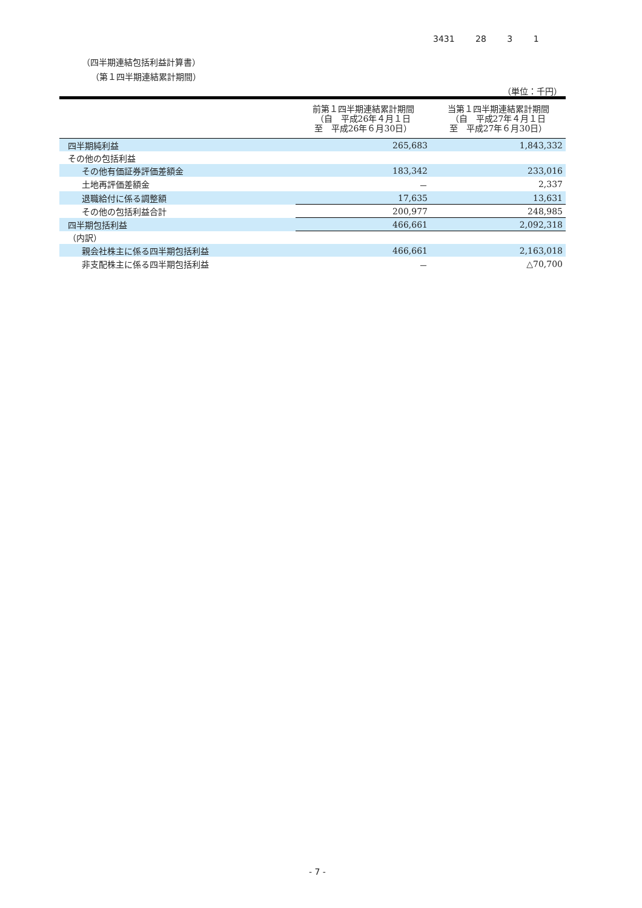3431 28 3 1
（四半期連結包括利益計算書）
（第１四半期連結累計期間）
（単位：千円）
| | 前第１四半期連結累計期間 （自 平成26年４月１日 至 平成26年６月30日） | 当第１四半期連結累計期間 （自 平成27年４月１日 至 平成27年６月30日） |
| --- | --- | --- |
| 四半期純利益 | 265,683 | 1,843,332 |
| その他の包括利益 | | |
| その他有価証券評価差額金 | 183,342 | 233,016 |
| 土地再評価差額金 | － | 2,337 |
| 退職給付に係る調整額 | 17,635 | 13,631 |
| その他の包括利益合計 | 200,977 | 248,985 |
| 四半期包括利益 | 466,661 | 2,092,318 |
| （内訳） | | |
| 親会社株主に係る四半期包括利益 | 466,661 | 2,163,018 |
| 非支配株主に係る四半期包括利益 | － | △70,700 |
- 7 -